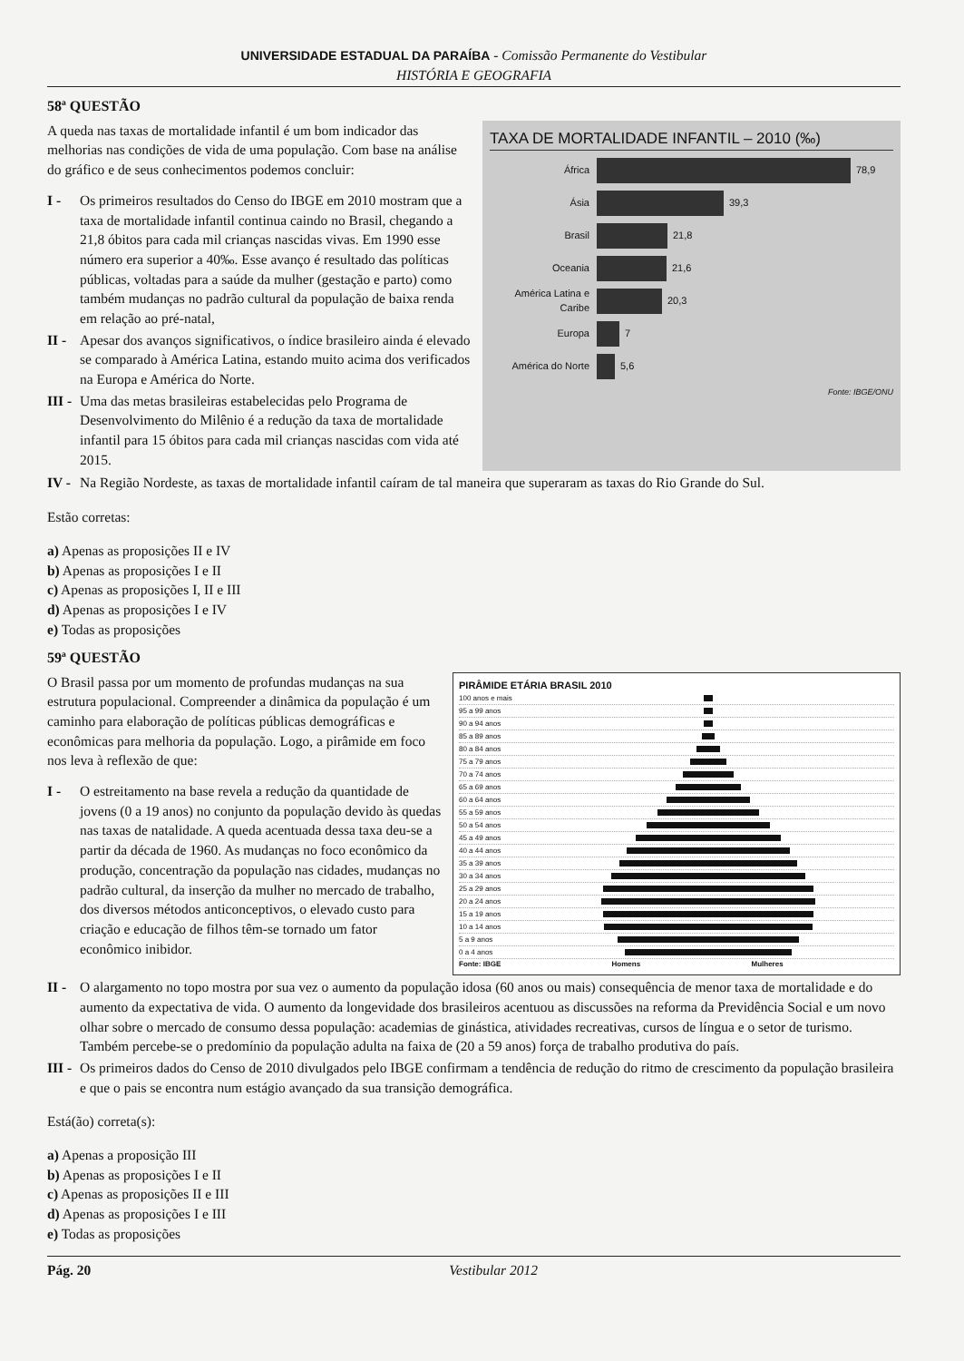UNIVERSIDADE ESTADUAL DA PARAÍBA - Comissão Permanente do Vestibular
HISTÓRIA E GEOGRAFIA
58ª QUESTÃO
A queda nas taxas de mortalidade infantil é um bom indicador das melhorias nas condições de vida de uma população. Com base na análise do gráfico e de seus conhecimentos podemos concluir:
I - Os primeiros resultados do Censo do IBGE em 2010 mostram que a taxa de mortalidade infantil continua caindo no Brasil, chegando a 21,8 óbitos para cada mil crianças nascidas vivas. Em 1990 esse número era superior a 40‰. Esse avanço é resultado das políticas públicas, voltadas para a saúde da mulher (gestação e parto) como também mudanças no padrão cultural da população de baixa renda em relação ao pré-natal,
II - Apesar dos avanços significativos, o índice brasileiro ainda é elevado se comparado à América Latina, estando muito acima dos verificados na Europa e América do Norte.
III - Uma das metas brasileiras estabelecidas pelo Programa de Desenvolvimento do Milênio é a redução da taxa de mortalidade infantil para 15 óbitos para cada mil crianças nascidas com vida até 2015.
TAXA DE MORTALIDADE INFANTIL – 2010 (‰)
África 78,9
Ásia 39,3
Brasil 21,8
Oceania 21,6
América Latina e Caribe 20,3
Europa 7
América do Norte 5,6
Fonte: IBGE/ONU
IV - Na Região Nordeste, as taxas de mortalidade infantil caíram de tal maneira que superaram as taxas do Rio Grande do Sul.
Estão corretas:
a) Apenas as proposições II e IV
b) Apenas as proposições I e II
c) Apenas as proposições I, II e III
d) Apenas as proposições I e IV
e) Todas as proposições
59ª QUESTÃO
O Brasil passa por um momento de profundas mudanças na sua estrutura populacional. Compreender a dinâmica da população é um caminho para elaboração de políticas públicas demográficas e econômicas para melhoria da população. Logo, a pirâmide em foco nos leva à reflexão de que:
I - O estreitamento na base revela a redução da quantidade de jovens (0 a 19 anos) no conjunto da população devido às quedas nas taxas de natalidade. A queda acentuada dessa taxa deu-se a partir da década de 1960. As mudanças no foco econômico da produção, concentração da população nas cidades, mudanças no padrão cultural, da inserção da mulher no mercado de trabalho, dos diversos métodos anticonceptivos, o elevado custo para criação e educação de filhos têm-se tornado um fator econômico inibidor.
PIRÂMIDE ETÁRIA BRASIL 2010
100 anos e mais
95 a 99 anos
90 a 94 anos
85 a 89 anos
80 a 84 anos
75 a 79 anos
70 a 74 anos
65 a 69 anos
60 a 64 anos
55 a 59 anos
50 a 54 anos
45 a 49 anos
40 a 44 anos
35 a 39 anos
30 a 34 anos
25 a 29 anos
20 a 24 anos
15 a 19 anos
10 a 14 anos
5 a 9 anos
0 a 4 anos
Fonte: IBGE Homens Mulheres
II - O alargamento no topo mostra por sua vez o aumento da população idosa (60 anos ou mais) consequência de menor taxa de mortalidade e do aumento da expectativa de vida. O aumento da longevidade dos brasileiros acentuou as discussões na reforma da Previdência Social e um novo olhar sobre o mercado de consumo dessa população: academias de ginástica, atividades recreativas, cursos de língua e o setor de turismo. Também percebe-se o predomínio da população adulta na faixa de (20 a 59 anos) força de trabalho produtiva do país.
III - Os primeiros dados do Censo de 2010 divulgados pelo IBGE confirmam a tendência de redução do ritmo de crescimento da população brasileira e que o pais se encontra num estágio avançado da sua transição demográfica.
Está(ão) correta(s):
a) Apenas a proposição III
b) Apenas as proposições I e II
c) Apenas as proposições II e III
d) Apenas as proposições I e III
e) Todas as proposições
Pág. 20 Vestibular 2012